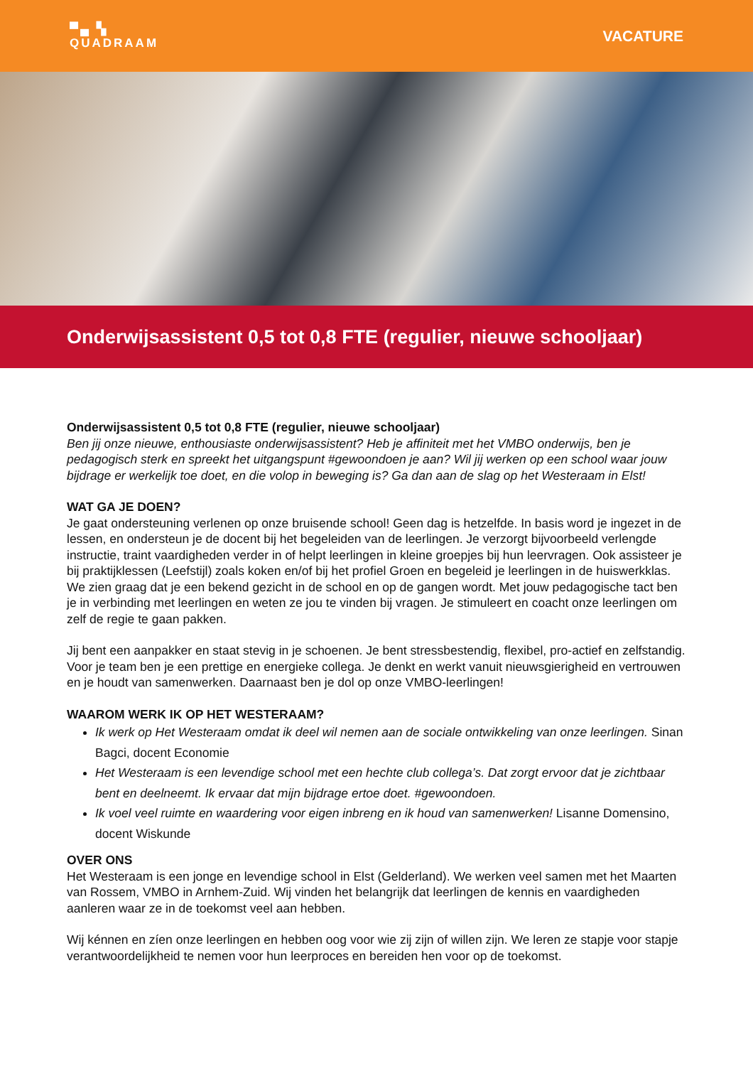▀▄ ▚
QUADRAAM
VACATURE
Onderwijsassistent 0,5 tot 0,8 FTE (regulier, nieuwe schooljaar)
Onderwijsassistent 0,5 tot 0,8 FTE (regulier, nieuwe schooljaar)
Ben jij onze nieuwe, enthousiaste onderwijsassistent? Heb je affiniteit met het VMBO onderwijs, ben je pedagogisch sterk en spreekt het uitgangspunt #gewoondoen je aan? Wil jij werken op een school waar jouw bijdrage er werkelijk toe doet, en die volop in beweging is? Ga dan aan de slag op het Westeraam in Elst!
WAT GA JE DOEN?
Je gaat ondersteuning verlenen op onze bruisende school! Geen dag is hetzelfde. In basis word je ingezet in de lessen, en ondersteun je de docent bij het begeleiden van de leerlingen. Je verzorgt bijvoorbeeld verlengde instructie, traint vaardigheden verder in of helpt leerlingen in kleine groepjes bij hun leervragen. Ook assisteer je bij praktijklessen (Leefstijl) zoals koken en/of bij het profiel Groen en begeleid je leerlingen in de huiswerkklas. We zien graag dat je een bekend gezicht in de school en op de gangen wordt. Met jouw pedagogische tact ben je in verbinding met leerlingen en weten ze jou te vinden bij vragen. Je stimuleert en coacht onze leerlingen om zelf de regie te gaan pakken.
Jij bent een aanpakker en staat stevig in je schoenen. Je bent stressbestendig, flexibel, pro-actief en zelfstandig. Voor je team ben je een prettige en energieke collega. Je denkt en werkt vanuit nieuwsgierigheid en vertrouwen en je houdt van samenwerken. Daarnaast ben je dol op onze VMBO-leerlingen!
WAAROM WERK IK OP HET WESTERAAM?
Ik werk op Het Westeraam omdat ik deel wil nemen aan de sociale ontwikkeling van onze leerlingen. Sinan Bagci, docent Economie
Het Westeraam is een levendige school met een hechte club collega’s. Dat zorgt ervoor dat je zichtbaar bent en deelneemt. Ik ervaar dat mijn bijdrage ertoe doet. #gewoondoen.
Ik voel veel ruimte en waardering voor eigen inbreng en ik houd van samenwerken! Lisanne Domensino, docent Wiskunde
OVER ONS
Het Westeraam is een jonge en levendige school in Elst (Gelderland). We werken veel samen met het Maarten van Rossem, VMBO in Arnhem-Zuid. Wij vinden het belangrijk dat leerlingen de kennis en vaardigheden aanleren waar ze in de toekomst veel aan hebben.
Wij kénnen en zíen onze leerlingen en hebben oog voor wie zij zijn of willen zijn. We leren ze stapje voor stapje verantwoordelijkheid te nemen voor hun leerproces en bereiden hen voor op de toekomst.